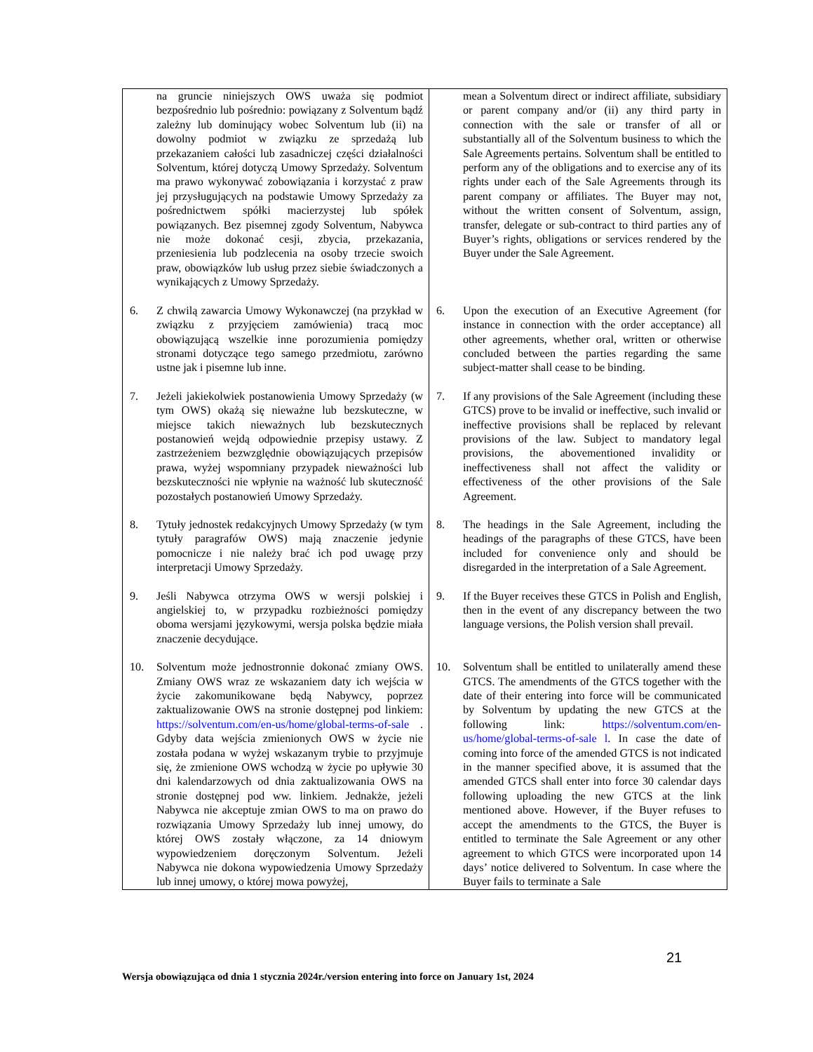| | na gruncie niniejszych OWS uważa się podmiot bezpośrednio lub pośrednio: powiązany z Solventum bądź zależny lub dominujący wobec Solventum lub (ii) na dowolny podmiot w związku ze sprzedażą lub przekazaniem całości lub zasadniczej części działalności Solventum, której dotyczą Umowy Sprzedaży. Solventum ma prawo wykonywać zobowiązania i korzystać z praw jej przysługujących na podstawie Umowy Sprzedaży za pośrednictwem spółki macierzystej lub spółek powiązanych. Bez pisemnej zgody Solventum, Nabywca nie może dokonać cesji, zbycia, przekazania, przeniesienia lub podzlecenia na osoby trzecie swoich praw, obowiązków lub usług przez siebie świadczonych a wynikających z Umowy Sprzedaży. | | mean a Solventum direct or indirect affiliate, subsidiary or parent company and/or (ii) any third party in connection with the sale or transfer of all or substantially all of the Solventum business to which the Sale Agreements pertains. Solventum shall be entitled to perform any of the obligations and to exercise any of its rights under each of the Sale Agreements through its parent company or affiliates. The Buyer may not, without the written consent of Solventum, assign, transfer, delegate or sub-contract to third parties any of Buyer’s rights, obligations or services rendered by the Buyer under the Sale Agreement. |
| 6. | Z chwilą zawarcia Umowy Wykonawczej (na przykład w związku z przyjęciem zamówienia) tracą moc obowiązującą wszelkie inne porozumienia pomiędzy stronami dotyczące tego samego przedmiotu, zarówno ustne jak i pisemne lub inne. | 6. | Upon the execution of an Executive Agreement (for instance in connection with the order acceptance) all other agreements, whether oral, written or otherwise concluded between the parties regarding the same subject-matter shall cease to be binding. |
| 7. | Jeżeli jakiekolwiek postanowienia Umowy Sprzedaży (w tym OWS) okażą się nieważne lub bezskuteczne, w miejsce takich nieważnych lub bezskutecznych postanowień wejdą odpowiednie przepisy ustawy. Z zastrzeżeniem bezwzględnie obowiązujących przepisów prawa, wyżej wspomniany przypadek nieważności lub bezskuteczności nie wpłynie na ważność lub skuteczność pozostałych postanowień Umowy Sprzedaży. | 7. | If any provisions of the Sale Agreement (including these GTCS) prove to be invalid or ineffective, such invalid or ineffective provisions shall be replaced by relevant provisions of the law. Subject to mandatory legal provisions, the abovementioned invalidity or ineffectiveness shall not affect the validity or effectiveness of the other provisions of the Sale Agreement. |
| 8. | Tytuły jednostek redakcyjnych Umowy Sprzedaży (w tym tytuły paragrafów OWS) mają znaczenie jedynie pomocnicze i nie należy brać ich pod uwagę przy interpretacji Umowy Sprzedaży. | 8. | The headings in the Sale Agreement, including the headings of the paragraphs of these GTCS, have been included for convenience only and should be disregarded in the interpretation of a Sale Agreement. |
| 9. | Jeśli Nabywca otrzyma OWS w wersji polskiej i angielskiej to, w przypadku rozbieżności pomiędzy oboma wersjami językowymi, wersja polska będzie miała znaczenie decydujące. | 9. | If the Buyer receives these GTCS in Polish and English, then in the event of any discrepancy between the two language versions, the Polish version shall prevail. |
| 10. | Solventum może jednostronnie dokonać zmiany OWS. Zmiany OWS wraz ze wskazaniem daty ich wejścia w życie zakomunikowane będą Nabywcy, poprzez zaktualizowanie OWS na stronie dostępnej pod linkiem: https://solventum.com/en-us/home/global-terms-of-sale . Gdyby data wejścia zmienionych OWS w życie nie została podana w wyżej wskazanym trybie to przyjmuje się, że zmienione OWS wchodzą w życie po upływie 30 dni kalendarzowych od dnia zaktualizowania OWS na stronie dostępnej pod ww. linkiem. Jednakże, jeżeli Nabywca nie akceptuje zmian OWS to ma on prawo do rozwiązania Umowy Sprzedaży lub innej umowy, do której OWS zostały włączone, za 14 dniowym wypowiedzeniem doręczonym Solventum. Jeżeli Nabywca nie dokona wypowiedzenia Umowy Sprzedaży lub innej umowy, o której mowa powyżej, | 10. | Solventum shall be entitled to unilaterally amend these GTCS. The amendments of the GTCS together with the date of their entering into force will be communicated by Solventum by updating the new GTCS at the following link: https://solventum.com/en-us/home/global-terms-of-sale l . In case the date of coming into force of the amended GTCS is not indicated in the manner specified above, it is assumed that the amended GTCS shall enter into force 30 calendar days following uploading the new GTCS at the link mentioned above. However, if the Buyer refuses to accept the amendments to the GTCS, the Buyer is entitled to terminate the Sale Agreement or any other agreement to which GTCS were incorporated upon 14 days’ notice delivered to Solventum. In case where the Buyer fails to terminate a Sale |
21
Wersja obowiązująca od dnia 1 stycznia 2024r./version entering into force on January 1st, 2024